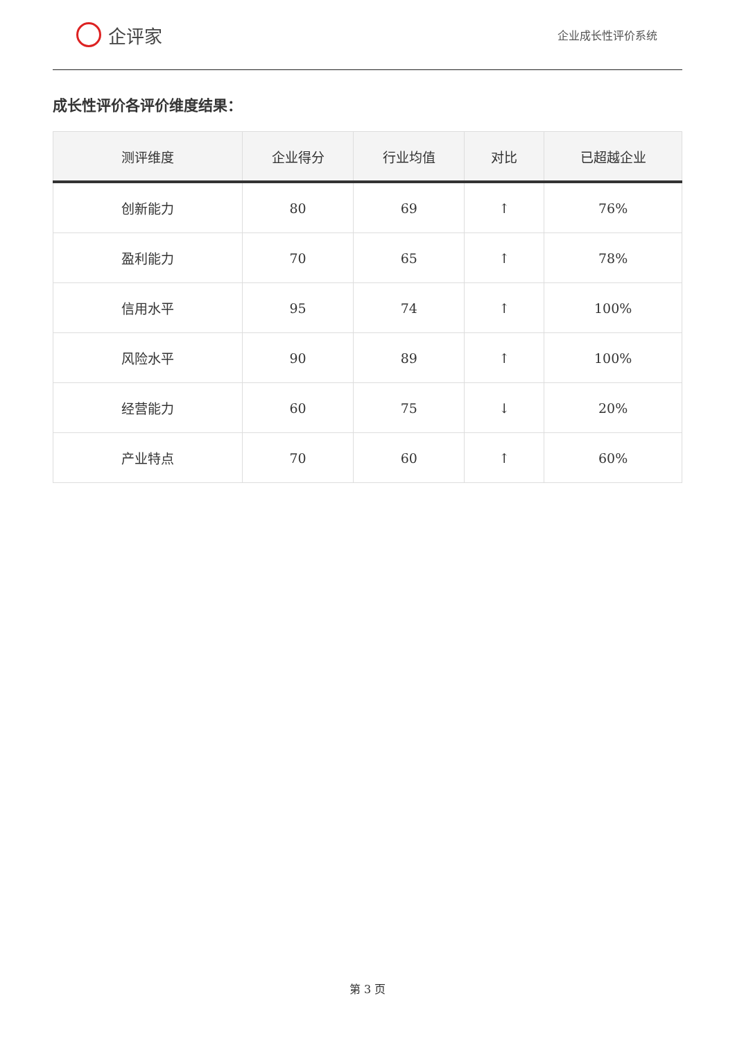企评家
企业成长性评价系统
成长性评价各评价维度结果：
| 测评维度 | 企业得分 | 行业均值 | 对比 | 已超越企业 |
| --- | --- | --- | --- | --- |
| 创新能力 | 80 | 69 | ↑ | 76% |
| 盈利能力 | 70 | 65 | ↑ | 78% |
| 信用水平 | 95 | 74 | ↑ | 100% |
| 风险水平 | 90 | 89 | ↑ | 100% |
| 经营能力 | 60 | 75 | ↓ | 20% |
| 产业特点 | 70 | 60 | ↑ | 60% |
第 3 页